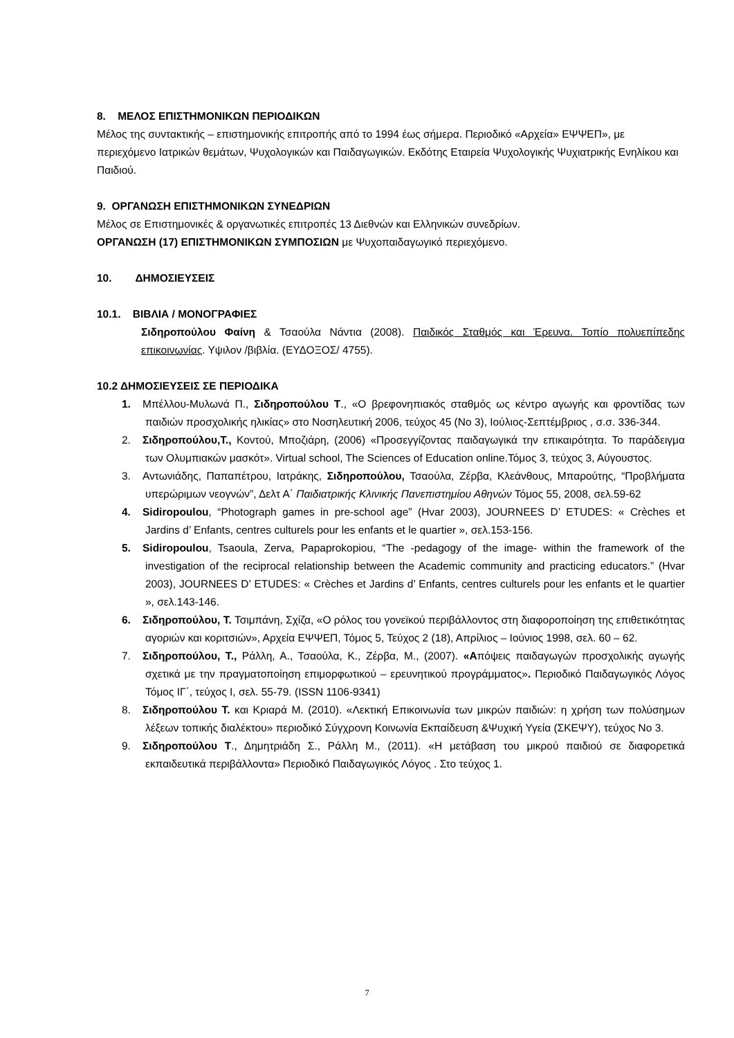8. ΜΕΛΟΣ ΕΠΙΣΤΗΜΟΝΙΚΩΝ ΠΕΡΙΟΔΙΚΩΝ
Μέλος της συντακτικής – επιστημονικής επιτροπής από το 1994 έως σήμερα. Περιοδικό «Αρχεία» ΕΨΨΕΠ», με περιεχόμενο Ιατρικών θεμάτων, Ψυχολογικών και Παιδαγωγικών. Εκδότης Εταιρεία Ψυχολογικής Ψυχιατρικής Ενηλίκου και Παιδιού.
9. ΟΡΓΑΝΩΣΗ ΕΠΙΣΤΗΜΟΝΙΚΩΝ ΣΥΝΕΔΡΙΩΝ
Μέλος σε Επιστημονικές & οργανωτικές επιτροπές 13 Διεθνών και Ελληνικών συνεδρίων.
ΟΡΓΑΝΩΣΗ (17) ΕΠΙΣΤΗΜΟΝΙΚΩΝ ΣΥΜΠΟΣΙΩΝ με Ψυχοπαιδαγωγικό περιεχόμενο.
10. ΔΗΜΟΣΙΕΥΣΕΙΣ
10.1. ΒΙΒΛΙΑ / ΜΟΝΟΓΡΑΦΙΕΣ
Σιδηροπούλου Φαίνη & Τσαούλα Νάντια (2008). Παιδικός Σταθμός και Έρευνα. Τοπίο πολυεπίπεδης επικοινωνίας. Υψιλον /βιβλία. (ΕΥΔΟΞΟΣ/ 4755).
10.2 ΔΗΜΟΣΙΕΥΣΕΙΣ ΣΕ ΠΕΡΙΟΔΙΚΑ
1. Μπέλλου-Μυλωνά Π., Σιδηροπούλου Τ., «Ο βρεφονηπιακός σταθμός ως κέντρο αγωγής και φροντίδας των παιδιών προσχολικής ηλικίας» στο Νοσηλευτική 2006, τεύχος 45 (Νο 3), Ιούλιος-Σεπτέμβριος , σ.σ. 336-344.
2. Σιδηροπούλου,Τ., Κοντού, Μποζιάρη, (2006) «Προσεγγίζοντας παιδαγωγικά την επικαιρότητα. Το παράδειγμα των Ολυμπιακών μασκότ». Virtual school, The Sciences of Education online.Τόμος 3, τεύχος 3, Αύγουστος.
3. Αντωνιάδης, Παπαπέτρου, Ιατράκης, Σιδηροπούλου, Τσαούλα, Ζέρβα, Κλεάνθους, Μπαρούτης, “Προβλήματα υπερώριμων νεογνών”, Δελτ Α΄ Παιδιατρικής Κλινικής Πανεπιστημίου Αθηνών Τόμος 55, 2008, σελ.59-62
4. Sidiropoulou, “Photograph games in pre-school age” (Hvar 2003), JOURNEES D’ ETUDES: « Crèches et Jardins d’ Enfants, centres culturels pour les enfants et le quartier », σελ.153-156.
5. Sidiropoulou, Tsaoula, Zerva, Papaprokopiou, “The -pedagogy of the image- within the framework of the investigation of the reciprocal relationship between the Academic community and practicing educators.” (Hvar 2003), JOURNEES D’ ETUDES: « Crèches et Jardins d’ Enfants, centres culturels pour les enfants et le quartier », σελ.143-146.
6. Σιδηροπούλου, Τ. Τσιμπάνη, Σχίζα, «Ο ρόλος του γονεϊκού περιβάλλοντος στη διαφοροποίηση της επιθετικότητας αγοριών και κοριτσιών», Αρχεία ΕΨΨΕΠ, Τόμος 5, Τεύχος 2 (18), Απρίλιος – Ιούνιος 1998, σελ. 60 – 62.
7. Σιδηροπούλου, Τ., Ράλλη, Α., Τσαούλα, Κ., Ζέρβα, Μ., (2007). «Απόψεις παιδαγωγών προσχολικής αγωγής σχετικά με την πραγματοποίηση επιμορφωτικού – ερευνητικού προγράμματος». Περιοδικό Παιδαγωγικός Λόγος Τόμος ΙΓ΄, τεύχος Ι, σελ. 55-79. (ISSN 1106-9341)
8. Σιδηροπούλου Τ. και Κριαρά Μ. (2010). «Λεκτική Επικοινωνία των μικρών παιδιών: η χρήση των πολύσημων λέξεων τοπικής διαλέκτου» περιοδικό Σύγχρονη Κοινωνία Εκπαίδευση &Ψυχική Υγεία (ΣΚΕΨΥ), τεύχος Νο 3.
9. Σιδηροπούλου Τ., Δημητριάδη Σ., Ράλλη Μ., (2011). «Η μετάβαση του μικρού παιδιού σε διαφορετικά εκπαιδευτικά περιβάλλοντα» Περιοδικό Παιδαγωγικός Λόγος . Στο τεύχος 1.
7